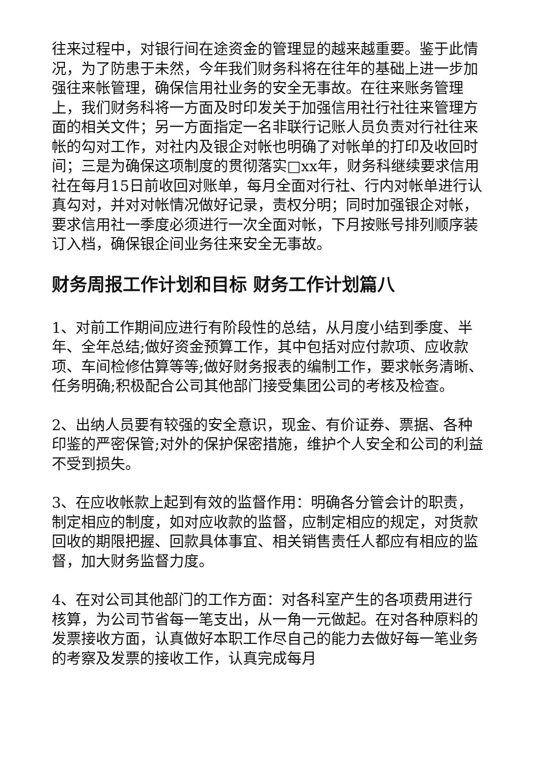往来过程中，对银行间在途资金的管理显的越来越重要。鉴于此情况，为了防患于未然，今年我们财务科将在往年的基础上进一步加强往来帐管理，确保信用社业务的安全无事故。在往来账务管理上，我们财务科将一方面及时印发关于加强信用社行社往来管理方面的相关文件；另一方面指定一名非联行记账人员负责对行社往来帐的勾对工作，对社内及银企对帐也明确了对帐单的打印及收回时间；三是为确保这项制度的贯彻落实□xx年，财务科继续要求信用社在每月15日前收回对账单，每月全面对行社、行内对帐单进行认真勾对，并对对帐情况做好记录，责权分明；同时加强银企对帐，要求信用社一季度必须进行一次全面对帐，下月按账号排列顺序装订入档，确保银企间业务往来安全无事故。
财务周报工作计划和目标 财务工作计划篇八
1、对前工作期间应进行有阶段性的总结，从月度小结到季度、半年、全年总结;做好资金预算工作，其中包括对应付款项、应收款项、车间检修估算等等;做好财务报表的编制工作，要求帐务清晰、任务明确;积极配合公司其他部门接受集团公司的考核及检查。
2、出纳人员要有较强的安全意识，现金、有价证券、票据、各种印鉴的严密保管;对外的保护保密措施，维护个人安全和公司的利益不受到损失。
3、在应收帐款上起到有效的监督作用：明确各分管会计的职责，制定相应的制度，如对应收款的监督，应制定相应的规定，对货款回收的期限把握、回款具体事宜、相关销售责任人都应有相应的监督，加大财务监督力度。
4、在对公司其他部门的工作方面：对各科室产生的各项费用进行核算，为公司节省每一笔支出，从一角一元做起。在对各种原料的发票接收方面，认真做好本职工作尽自己的能力去做好每一笔业务的考察及发票的接收工作，认真完成每月